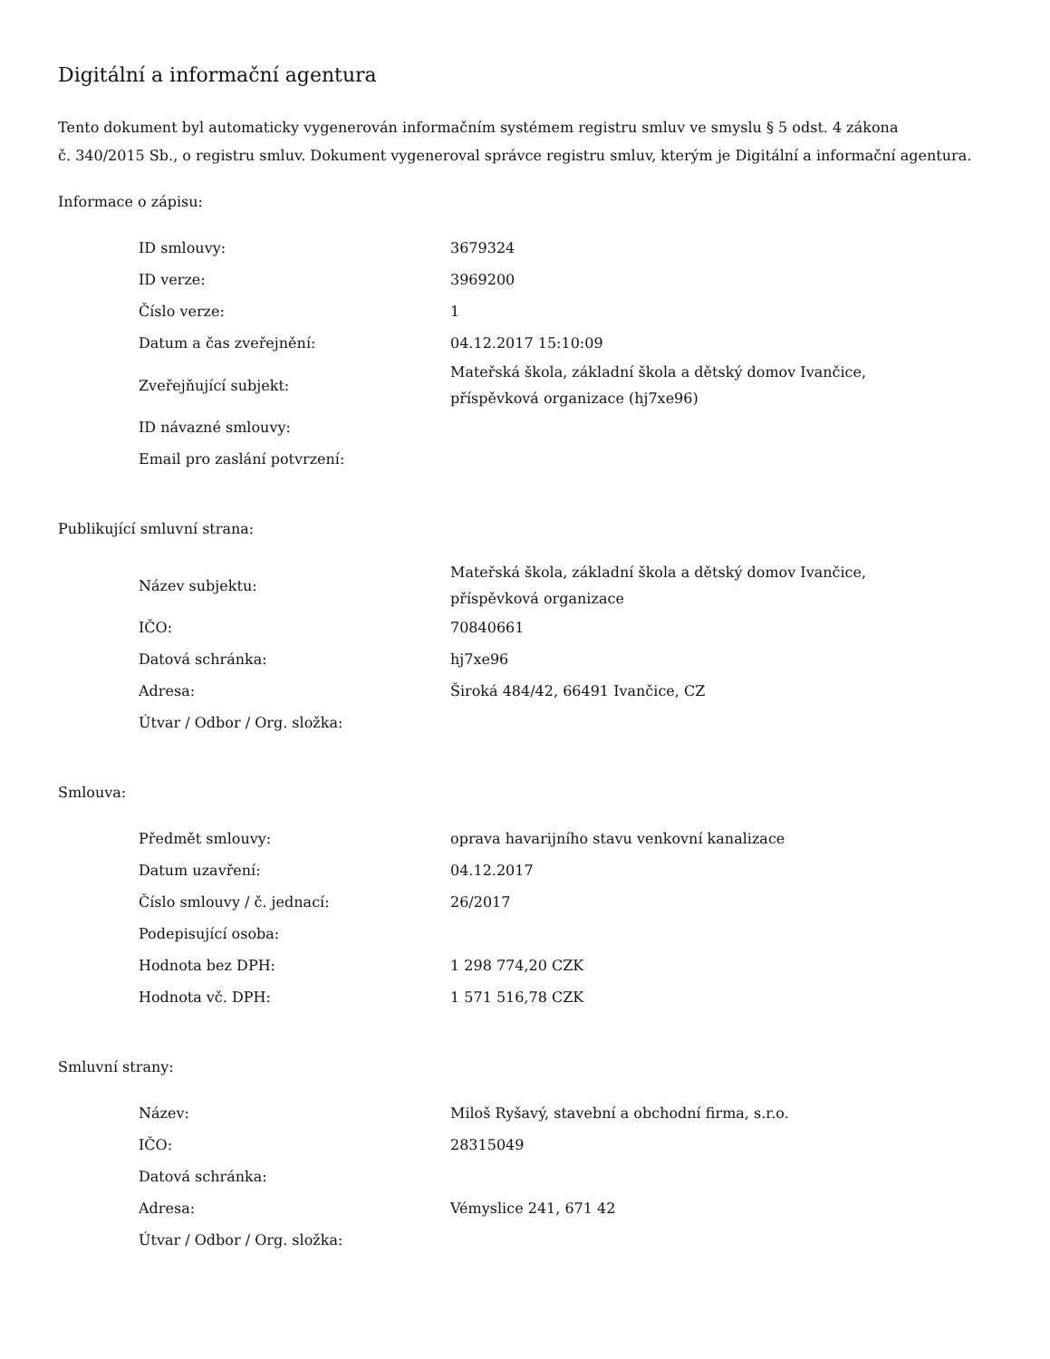Digitální a informační agentura
Tento dokument byl automaticky vygenerován informačním systémem registru smluv ve smyslu § 5 odst. 4 zákona
č. 340/2015 Sb., o registru smluv. Dokument vygeneroval správce registru smluv, kterým je Digitální a informační agentura.
Informace o zápisu:
| ID smlouvy: | 3679324 |
| ID verze: | 3969200 |
| Číslo verze: | 1 |
| Datum a čas zveřejnění: | 04.12.2017 15:10:09 |
| Zveřejňující subjekt: | Mateřská škola, základní škola a dětský domov Ivančice, příspěvková organizace (hj7xe96) |
| ID návazné smlouvy: | |
| Email pro zaslání potvrzení: | |
Publikující smluvní strana:
| Název subjektu: | Mateřská škola, základní škola a dětský domov Ivančice, příspěvková organizace |
| IČO: | 70840661 |
| Datová schránka: | hj7xe96 |
| Adresa: | Široká 484/42, 66491 Ivančice, CZ |
| Útvar / Odbor / Org. složka: | |
Smlouva:
| Předmět smlouvy: | oprava havarijního stavu venkovní kanalizace |
| Datum uzavření: | 04.12.2017 |
| Číslo smlouvy / č. jednací: | 26/2017 |
| Podepisující osoba: | |
| Hodnota bez DPH: | 1 298 774,20 CZK |
| Hodnota vč. DPH: | 1 571 516,78 CZK |
Smluvní strany:
| Název: | Miloš Ryšavý, stavební a obchodní firma, s.r.o. |
| IČO: | 28315049 |
| Datová schránka: | |
| Adresa: | Vémyslice 241, 671 42 |
| Útvar / Odbor / Org. složka: | |